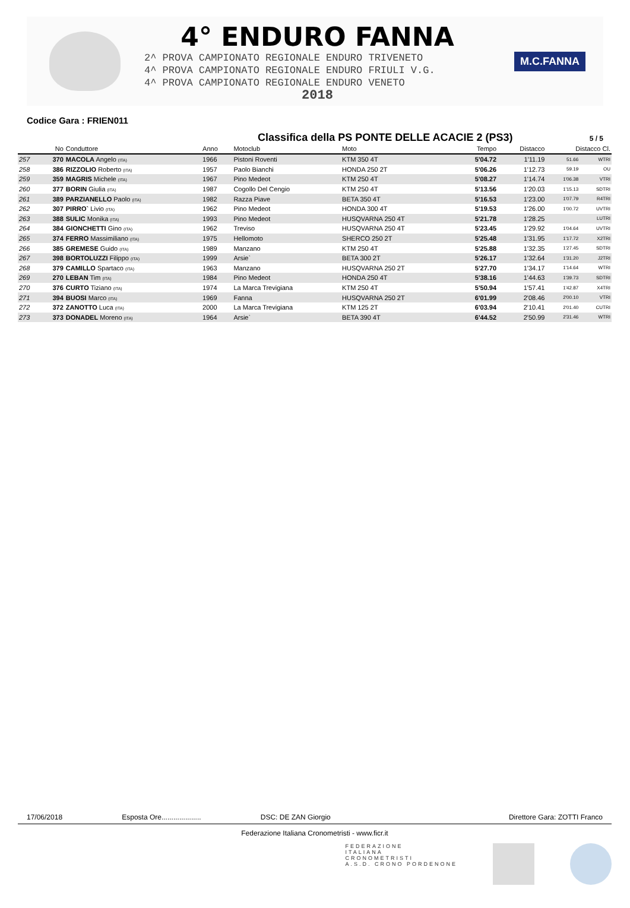4° ENDURO FANNA
2^ PROVA CAMPIONATO REGIONALE ENDURO TRIVENETO
4^ PROVA CAMPIONATO REGIONALE ENDURO FRIULI V.G.
4^ PROVA CAMPIONATO REGIONALE ENDURO VENETO
2018
M.C.FANNA
Codice Gara : FRIEN011
Classifica della PS PONTE DELLE ACACIE 2 (PS3)
5 / 5
| | No | Conduttore | Anno | Motoclub | Moto | Tempo | Distacco | Distacco Cl. | |
| --- | --- | --- | --- | --- | --- | --- | --- | --- | --- |
| 257 | 370 | MACOLA Angelo (ITA) | 1966 | Pistoni Roventi | KTM 350 4T | 5'04.72 | 1'11.19 | 51.66 | WTRI |
| 258 | 386 | RIZZOLIO Roberto (ITA) | 1957 | Paolo Bianchi | HONDA 250 2T | 5'06.26 | 1'12.73 | 59.19 | OU |
| 259 | 359 | MAGRIS Michele (ITA) | 1967 | Pino Medeot | KTM 250 4T | 5'08.27 | 1'14.74 | 1'06.38 | VTRI |
| 260 | 377 | BORIN Giulia (ITA) | 1987 | Cogollo Del Cengio | KTM 250 4T | 5'13.56 | 1'20.03 | 1'15.13 | SDTRI |
| 261 | 389 | PARZIANELLO Paolo (ITA) | 1982 | Razza Piave | BETA 350 4T | 5'16.53 | 1'23.00 | 1'07.79 | R4TRI |
| 262 | 307 | PIRRO` Livio (ITA) | 1962 | Pino Medeot | HONDA 300 4T | 5'19.53 | 1'26.00 | 1'00.72 | UVTRI |
| 263 | 388 | SULIC Monika (ITA) | 1993 | Pino Medeot | HUSQVARNA 250 4T | 5'21.78 | 1'28.25 | | LUTRI |
| 264 | 384 | GIONCHETTI Gino (ITA) | 1962 | Treviso | HUSQVARNA 250 4T | 5'23.45 | 1'29.92 | 1'04.64 | UVTRI |
| 265 | 374 | FERRO Massimiliano (ITA) | 1975 | Hellomoto | SHERCO 250 2T | 5'25.48 | 1'31.95 | 1'17.72 | X2TRI |
| 266 | 385 | GREMESE Guido (ITA) | 1989 | Manzano | KTM 250 4T | 5'25.88 | 1'32.35 | 1'27.45 | SDTRI |
| 267 | 398 | BORTOLUZZI Filippo (ITA) | 1999 | Arsie` | BETA 300 2T | 5'26.17 | 1'32.64 | 1'31.20 | J2TRI |
| 268 | 379 | CAMILLO Spartaco (ITA) | 1963 | Manzano | HUSQVARNA 250 2T | 5'27.70 | 1'34.17 | 1'14.64 | WTRI |
| 269 | 270 | LEBAN Tim (ITA) | 1984 | Pino Medeot | HONDA 250 4T | 5'38.16 | 1'44.63 | 1'39.73 | SDTRI |
| 270 | 376 | CURTO Tiziano (ITA) | 1974 | La Marca Trevigiana | KTM 250 4T | 5'50.94 | 1'57.41 | 1'42.87 | X4TRI |
| 271 | 394 | BUOSI Marco (ITA) | 1969 | Fanna | HUSQVARNA 250 2T | 6'01.99 | 2'08.46 | 2'00.10 | VTRI |
| 272 | 372 | ZANOTTO Luca (ITA) | 2000 | La Marca Trevigiana | KTM 125 2T | 6'03.94 | 2'10.41 | 2'01.40 | CUTRI |
| 273 | 373 | DONADEL Moreno (ITA) | 1964 | Arsie` | BETA 390 4T | 6'44.52 | 2'50.99 | 2'31.46 | WTRI |
17/06/2018 Esposta Ore.................... DSC: DE ZAN Giorgio Direttore Gara: ZOTTI Franco
Federazione Italiana Cronometristi - www.ficr.it
FEDERAZIONE
ITALIANA
CRONOMETRISTI
A.S.D. CRONO PORDENONE